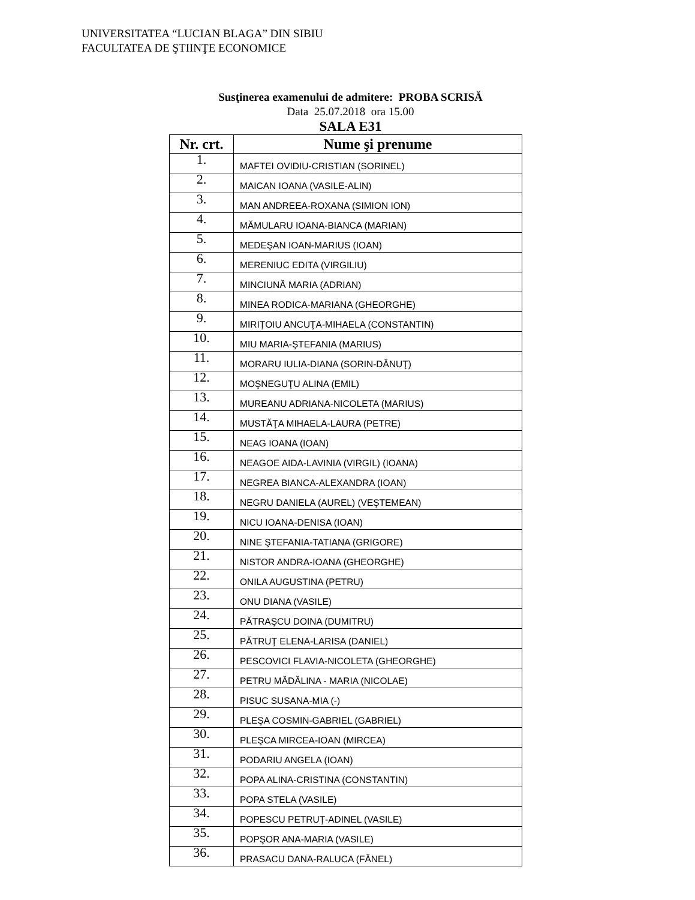UNIVERSITATEA “LUCIAN BLAGA” DIN SIBIU
FACULTATEA DE ŞTIINŢE ECONOMICE
Susţinerea examenului de admitere: PROBA SCRISĂ
Data 25.07.2018 ora 15.00
SALA E31
| Nr. crt. | Nume şi prenume |
| --- | --- |
| 1. | MAFTEI OVIDIU-CRISTIAN (SORINEL) |
| 2. | MAICAN IOANA (VASILE-ALIN) |
| 3. | MAN ANDREEA-ROXANA (SIMION ION) |
| 4. | MĂMULARU IOANA-BIANCA (MARIAN) |
| 5. | MEDEŞAN IOAN-MARIUS (IOAN) |
| 6. | MERENIUC EDITA (VIRGILIU) |
| 7. | MINCIUNĂ MARIA (ADRIAN) |
| 8. | MINEA RODICA-MARIANA (GHEORGHE) |
| 9. | MIRIŢOIU ANCUŢA-MIHAELA (CONSTANTIN) |
| 10. | MIU MARIA-ŞTEFANIA (MARIUS) |
| 11. | MORARU IULIA-DIANA (SORIN-DĂNUŢ) |
| 12. | MOŞNEGUŢU ALINA (EMIL) |
| 13. | MUREANU ADRIANA-NICOLETA (MARIUS) |
| 14. | MUSTĂŢA MIHAELA-LAURA (PETRE) |
| 15. | NEAG IOANA (IOAN) |
| 16. | NEAGOE AIDA-LAVINIA (VIRGIL) (IOANA) |
| 17. | NEGREA BIANCA-ALEXANDRA (IOAN) |
| 18. | NEGRU DANIELA (AUREL) (VEŞTEMEAN) |
| 19. | NICU IOANA-DENISA (IOAN) |
| 20. | NINE ŞTEFANIA-TATIANA (GRIGORE) |
| 21. | NISTOR ANDRA-IOANA (GHEORGHE) |
| 22. | ONILA AUGUSTINA (PETRU) |
| 23. | ONU DIANA (VASILE) |
| 24. | PĂTRAŞCU DOINA (DUMITRU) |
| 25. | PĂTRUŢ ELENA-LARISA (DANIEL) |
| 26. | PESCOVICI FLAVIA-NICOLETA (GHEORGHE) |
| 27. | PETRU MĂDĂLINA - MARIA (NICOLAE) |
| 28. | PISUC SUSANA-MIA (-) |
| 29. | PLEŞA COSMIN-GABRIEL (GABRIEL) |
| 30. | PLEŞCA MIRCEA-IOAN (MIRCEA) |
| 31. | PODARIU ANGELA (IOAN) |
| 32. | POPA ALINA-CRISTINA (CONSTANTIN) |
| 33. | POPA STELA (VASILE) |
| 34. | POPESCU PETRUŢ-ADINEL (VASILE) |
| 35. | POPŞOR ANA-MARIA (VASILE) |
| 36. | PRASACU DANA-RALUCA (FĂNEL) |